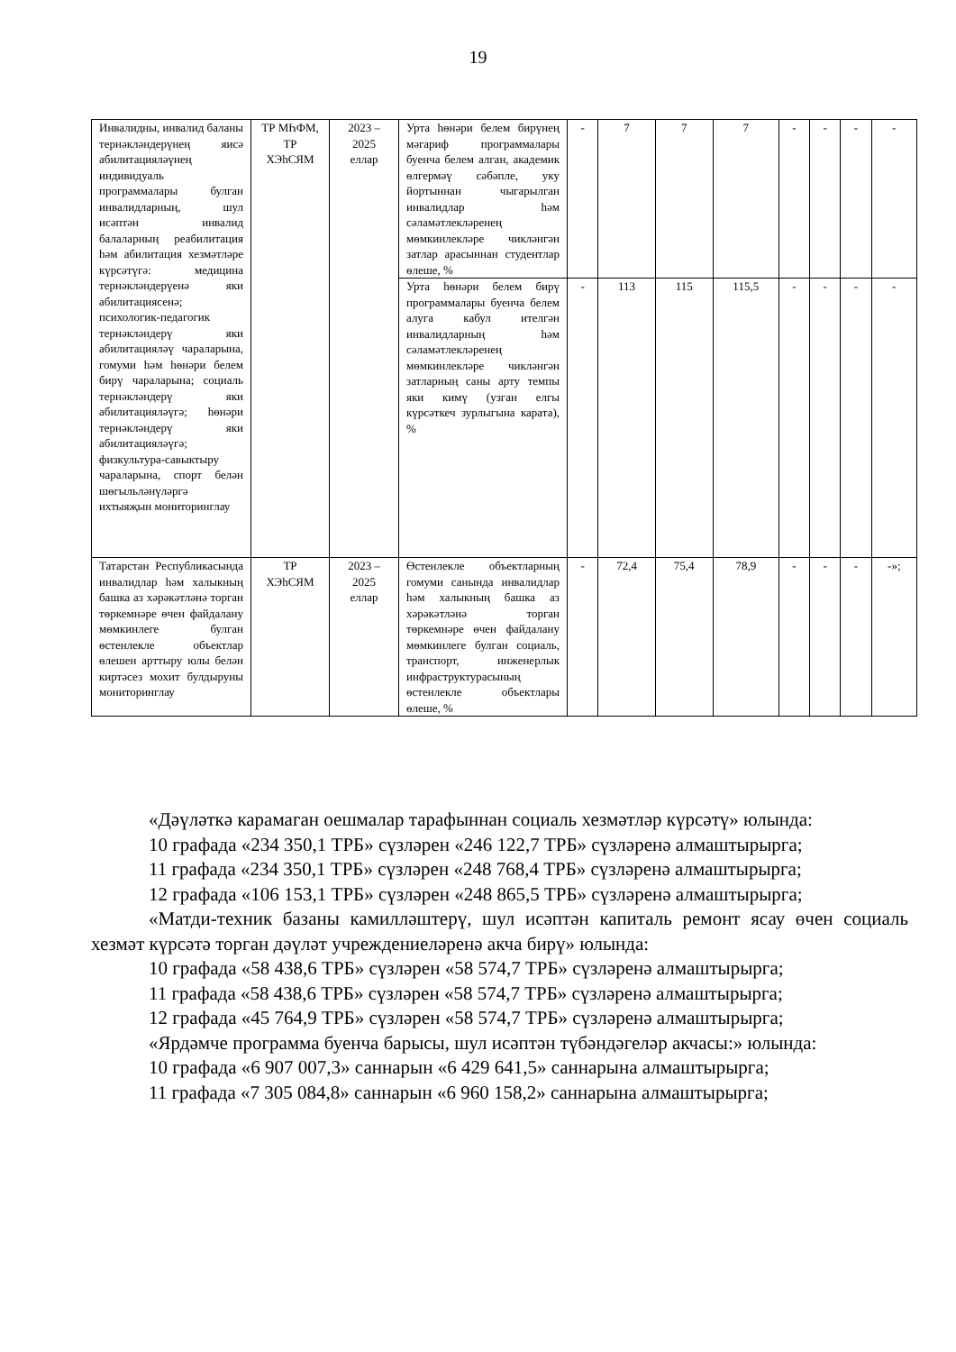19
| Инвалидны, инвалид баланы тернәкләндерүнең яисә абилитацияләүнең индивидуаль программалары булган инвалидларның, шул исәптән инвалид балаларның реабилитация һәм абилитация хезмәтләре күрсәтүгә: медицина тернәкләндерүенә яки абилитациясенә; психологик-педагогик тернәкләндерү яки абилитацияләү чараларына, гомуми һәм һөнәри белем бирү чараларына; социаль тернәкләндерү яки абилитацияләүгә; һөнәри тернәкләндерү яки абилитацияләүгә; физкультура-савыктыру чараларына, спорт белән шөгыльләнүләргә ихтыяҗын мониторинглау | ТР МҺФМ, ТР ХЭhСЯМ | 2023 – 2025 еллар | Урта һөнәри белем бирүнең мәгариф программалары буенча белем алган, академик өлгермәү сәбәпле, уку йортыннан чыгарылган инвалидлар һәм сәламәтлекләренең мөмкинлекләре чикләнгән затлар арасыннан студентлар өлеше, % | - | 7 | 7 | 7 | - | - | - | - |
| | | | Урта һөнәри белем бирү программалары буенча белем алуга кабул ителгән инвалидларның һәм сәламәтлекләренең мөмкинлекләре чикләнгән затларның саны арту темпы яки кимү (узган елгы күрсәткеч зурлыгына карата), % | - | 113 | 115 | 115,5 | - | - | - | - |
| Татарстан Республикасында инвалидлар һәм халыкның башка аз хәрәкәтләнә торган төркемнәре өчен файдалану мөмкинлеге булган өстенлекле объектлар өлешен арттыру юлы белән киртәсез мохит булдыруны мониторинглау | ТР ХЭhСЯМ | 2023 – 2025 еллар | Өстенлекле объектларның гомуми санында инвалидлар һәм халыкның башка аз хәрәкәтләнә торган төркемнәре өчен файдалану мөмкинлеге булган социаль, транспорт, инженерлык инфраструктурасының өстенлекле объектлары өлеше, % | - | 72,4 | 75,4 | 78,9 | - | - | - | -»; |
«Дәүләткә карамаган оешмалар тарафыннан социаль хезмәтләр күрсәтү» юлында:
10 графада «234 350,1 ТРБ» сүзләрен «246 122,7 ТРБ» сүзләренә алмаштырырга;
11 графада «234 350,1 ТРБ» сүзләрен «248 768,4 ТРБ» сүзләренә алмаштырырга;
12 графада «106 153,1 ТРБ» сүзләрен «248 865,5 ТРБ» сүзләренә алмаштырырга;
«Матди-техник базаны камилләштерү, шул исәптән капиталь ремонт ясау өчен социаль хезмәт күрсәтә торган дәүләт учреждениеләренә акча бирү» юлында:
10 графада «58 438,6 ТРБ» сүзләрен «58 574,7 ТРБ» сүзләренә алмаштырырга;
11 графада «58 438,6 ТРБ» сүзләрен «58 574,7 ТРБ» сүзләренә алмаштырырга;
12 графада «45 764,9 ТРБ» сүзләрен «58 574,7 ТРБ» сүзләренә алмаштырырга;
«Ярдәмче программа буенча барысы, шул исәптән түбәндәгеләр акчасы:» юлында:
10 графада «6 907 007,3» саннарын «6 429 641,5» саннарына алмаштырырга;
11 графада «7 305 084,8» саннарын «6 960 158,2» саннарына алмаштырырга;